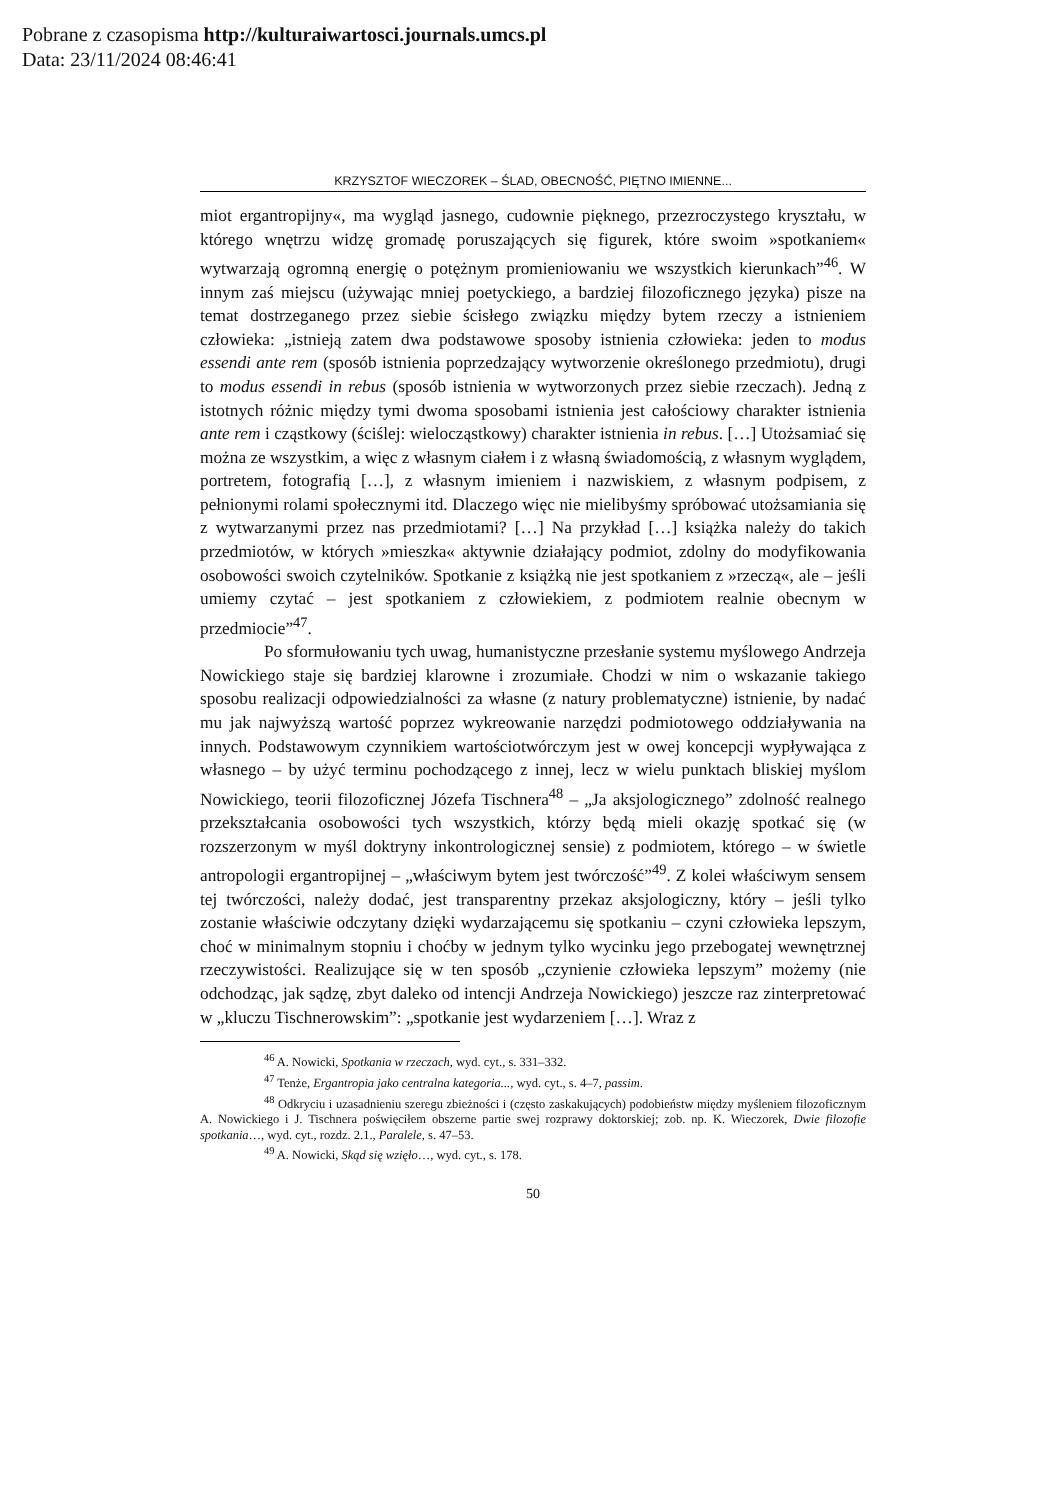Pobrane z czasopisma http://kulturaiwartosci.journals.umcs.pl
Data: 23/11/2024 08:46:41
KRZYSZTOF WIECZOREK – ŚLAD, OBECNOŚĆ, PIĘTNO IMIENNE...
miot ergantropijny«, ma wygląd jasnego, cudownie pięknego, przezroczystego kryształu, w którego wnętrzu widzę gromadę poruszających się figurek, które swo­im »spotkaniem« wytwarzają ogromną energię o potężnym promieniowaniu we wszystkich kierunkach”<sup>46</sup>. W innym zaś miejscu (używając mniej poetyckiego, a bardziej filozoficznego języka) pisze na temat dostrzeganego przez siebie ścisłego związku między bytem rzeczy a istnieniem człowieka: „istnieją zatem dwa pod­stawowe sposoby istnienia człowieka: jeden to modus essendi ante rem (sposób istnienia poprzedzający wytworzenie określonego przedmiotu), drugi to modus es­sendi in rebus (sposób istnienia w wytworzonych przez siebie rzeczach). Jedną z istotnych różnic między tymi dwoma sposobami istnienia jest całościowy charakter istnienia ante rem i cząstkowy (ściślej: wielocząstkowy) charakter istnienia in re­bus. […] Utożsamiać się można ze wszystkim, a więc z własnym ciałem i z własną świadomością, z własnym wyglądem, portretem, fotografią […], z własnym imie­niem i nazwiskiem, z własnym podpisem, z pełnionymi rolami społecznymi itd. Dlaczego więc nie mielibyśmy spróbować utożsamiania się z wytwarzanymi przez nas przedmiotami? […] Na przykład […] książka należy do takich przedmiotów, w których »mieszka« aktywnie działający podmiot, zdolny do modyfikowania oso­bowości swoich czytelników. Spotkanie z książką nie jest spotkaniem z »rzeczą«, ale – jeśli umiemy czytać – jest spotkaniem z człowiekiem, z podmiotem realnie obecnym w przedmiocie”<sup>47</sup>.
Po sformułowaniu tych uwag, humanistyczne przesłanie systemu myślo­wego Andrzeja Nowickiego staje się bardziej klarowne i zrozumiałe. Chodzi w nim o wskazanie takiego sposobu realizacji odpowiedzialności za własne (z natury pro­blematyczne) istnienie, by nadać mu jak najwyższą wartość poprzez wykreowanie narzędzi podmiotowego oddziaływania na innych. Podstawowym czynnikiem war­tościotwórczym jest w owej koncepcji wypływająca z własnego – by użyć terminu pochodzącego z innej, lecz w wielu punktach bliskiej myślom Nowickiego, teorii filozoficznej Józefa Tischnera<sup>48</sup> – „Ja aksjologicznego” zdolność realnego prze­kształcania osobowości tych wszystkich, którzy będą mieli okazję spotkać się (w rozszerzonym w myśl doktryny inkontrologicznej sensie) z podmiotem, którego – w świetle antropologii ergantropijnej – „właściwym bytem jest twórczość”<sup>49</sup>. Z kolei właściwym sensem tej twórczości, należy dodać, jest transparentny przekaz aksjologiczny, który – jeśli tylko zostanie właściwie odczytany dzięki wydarzają­cemu się spotkaniu – czyni człowieka lepszym, choć w minimalnym stopniu i choćby w jednym tylko wycinku jego przebogatej wewnętrznej rzeczywistości. Realizujące się w ten sposób „czynienie człowieka lepszym” możemy (nie odcho­dząc, jak sądzę, zbyt daleko od intencji Andrzeja Nowickiego) jeszcze raz zinter­pretować w „kluczu Tischnerowskim”: „spotkanie jest wydarzeniem […]. Wraz z
<sup>46</sup> A. Nowicki, Spotkania w rzeczach, wyd. cyt., s. 331–332.
<sup>47</sup> Tenże, Ergantropia jako centralna kategoria..., wyd. cyt., s. 4–7, passim.
<sup>48</sup> Odkryciu i uzasadnieniu szeregu zbieżności i (często zaskakujących) podobieństw między myśleniem filozoficznym A. Nowickiego i J. Tischnera poświęciłem obszerne partie swej rozprawy doktorskiej; zob. np. K. Wieczorek, Dwie filozofie spotkania…, wyd. cyt., rozdz. 2.1., Paralele, s. 47–53.
<sup>49</sup> A. Nowicki, Skąd się wzięło…, wyd. cyt., s. 178.
50